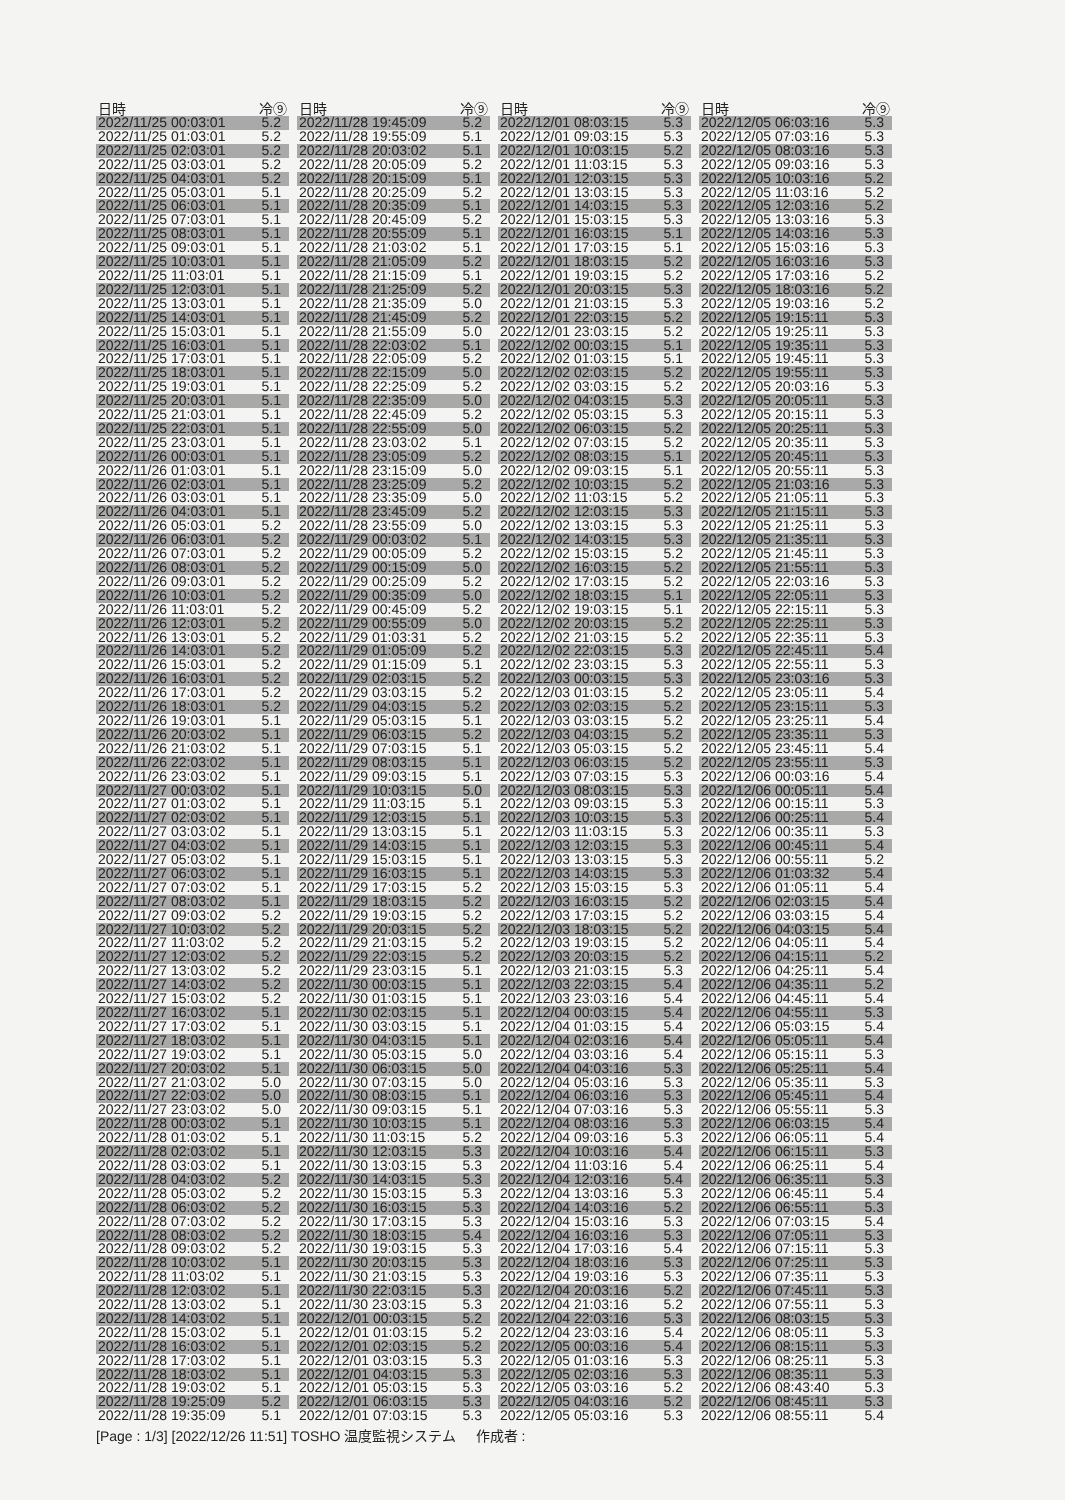| 日時 | 冷⑨ |
| --- | --- |
| 2022/11/25 00:03:01 | 5.2 |
| 2022/11/25 01:03:01 | 5.2 |
| 2022/11/25 02:03:01 | 5.2 |
| 2022/11/25 03:03:01 | 5.2 |
| 2022/11/25 04:03:01 | 5.2 |
| 2022/11/25 05:03:01 | 5.1 |
| 2022/11/25 06:03:01 | 5.1 |
| 2022/11/25 07:03:01 | 5.1 |
| 2022/11/25 08:03:01 | 5.1 |
| 2022/11/25 09:03:01 | 5.1 |
| 2022/11/25 10:03:01 | 5.1 |
| 2022/11/25 11:03:01 | 5.1 |
| 2022/11/25 12:03:01 | 5.1 |
| 2022/11/25 13:03:01 | 5.1 |
| 2022/11/25 14:03:01 | 5.1 |
| 2022/11/25 15:03:01 | 5.1 |
| 2022/11/25 16:03:01 | 5.1 |
| 2022/11/25 17:03:01 | 5.1 |
| 2022/11/25 18:03:01 | 5.1 |
| 2022/11/25 19:03:01 | 5.1 |
| 2022/11/25 20:03:01 | 5.1 |
| 2022/11/25 21:03:01 | 5.1 |
| 2022/11/25 22:03:01 | 5.1 |
| 2022/11/25 23:03:01 | 5.1 |
| 2022/11/26 00:03:01 | 5.1 |
| 2022/11/26 01:03:01 | 5.1 |
| 2022/11/26 02:03:01 | 5.1 |
| 2022/11/26 03:03:01 | 5.1 |
| 2022/11/26 04:03:01 | 5.1 |
| 2022/11/26 05:03:01 | 5.2 |
| 2022/11/26 06:03:01 | 5.2 |
| 2022/11/26 07:03:01 | 5.2 |
| 2022/11/26 08:03:01 | 5.2 |
| 2022/11/26 09:03:01 | 5.2 |
| 2022/11/26 10:03:01 | 5.2 |
| 2022/11/26 11:03:01 | 5.2 |
| 2022/11/26 12:03:01 | 5.2 |
| 2022/11/26 13:03:01 | 5.2 |
| 2022/11/26 14:03:01 | 5.2 |
| 2022/11/26 15:03:01 | 5.2 |
| 2022/11/26 16:03:01 | 5.2 |
| 2022/11/26 17:03:01 | 5.2 |
| 2022/11/26 18:03:01 | 5.2 |
| 2022/11/26 19:03:01 | 5.1 |
| 2022/11/26 20:03:02 | 5.1 |
| 2022/11/26 21:03:02 | 5.1 |
| 2022/11/26 22:03:02 | 5.1 |
| 2022/11/26 23:03:02 | 5.1 |
| 2022/11/27 00:03:02 | 5.1 |
| 2022/11/27 01:03:02 | 5.1 |
| 2022/11/27 02:03:02 | 5.1 |
| 2022/11/27 03:03:02 | 5.1 |
| 2022/11/27 04:03:02 | 5.1 |
| 2022/11/27 05:03:02 | 5.1 |
| 2022/11/27 06:03:02 | 5.1 |
| 2022/11/27 07:03:02 | 5.1 |
| 2022/11/27 08:03:02 | 5.1 |
| 2022/11/27 09:03:02 | 5.2 |
| 2022/11/27 10:03:02 | 5.2 |
| 2022/11/27 11:03:02 | 5.2 |
| 2022/11/27 12:03:02 | 5.2 |
| 2022/11/27 13:03:02 | 5.2 |
| 2022/11/27 14:03:02 | 5.2 |
| 2022/11/27 15:03:02 | 5.2 |
| 2022/11/27 16:03:02 | 5.1 |
| 2022/11/27 17:03:02 | 5.1 |
| 2022/11/27 18:03:02 | 5.1 |
| 2022/11/27 19:03:02 | 5.1 |
| 2022/11/27 20:03:02 | 5.1 |
| 2022/11/27 21:03:02 | 5.0 |
| 2022/11/27 22:03:02 | 5.0 |
| 2022/11/27 23:03:02 | 5.0 |
| 2022/11/28 00:03:02 | 5.1 |
| 2022/11/28 01:03:02 | 5.1 |
| 2022/11/28 02:03:02 | 5.1 |
| 2022/11/28 03:03:02 | 5.1 |
| 2022/11/28 04:03:02 | 5.2 |
| 2022/11/28 05:03:02 | 5.2 |
| 2022/11/28 06:03:02 | 5.2 |
| 2022/11/28 07:03:02 | 5.2 |
| 2022/11/28 08:03:02 | 5.2 |
| 2022/11/28 09:03:02 | 5.2 |
| 2022/11/28 10:03:02 | 5.1 |
| 2022/11/28 11:03:02 | 5.1 |
| 2022/11/28 12:03:02 | 5.1 |
| 2022/11/28 13:03:02 | 5.1 |
| 2022/11/28 14:03:02 | 5.1 |
| 2022/11/28 15:03:02 | 5.1 |
| 2022/11/28 16:03:02 | 5.1 |
| 2022/11/28 17:03:02 | 5.1 |
| 2022/11/28 18:03:02 | 5.1 |
| 2022/11/28 19:03:02 | 5.1 |
| 2022/11/28 19:25:09 | 5.2 |
| 2022/11/28 19:35:09 | 5.1 |
| 日時 | 冷⑨ |
| --- | --- |
| 2022/11/28 19:45:09 | 5.2 |
| 2022/11/28 19:55:09 | 5.1 |
| 2022/11/28 20:03:02 | 5.1 |
| 2022/11/28 20:05:09 | 5.2 |
| 2022/11/28 20:15:09 | 5.1 |
| 2022/11/28 20:25:09 | 5.2 |
| 2022/11/28 20:35:09 | 5.1 |
| 2022/11/28 20:45:09 | 5.2 |
| 2022/11/28 20:55:09 | 5.1 |
| 2022/11/28 21:03:02 | 5.1 |
| 2022/11/28 21:05:09 | 5.2 |
| 2022/11/28 21:15:09 | 5.1 |
| 2022/11/28 21:25:09 | 5.2 |
| 2022/11/28 21:35:09 | 5.0 |
| 2022/11/28 21:45:09 | 5.2 |
| 2022/11/28 21:55:09 | 5.0 |
| 2022/11/28 22:03:02 | 5.1 |
| 2022/11/28 22:05:09 | 5.2 |
| 2022/11/28 22:15:09 | 5.0 |
| 2022/11/28 22:25:09 | 5.2 |
| 2022/11/28 22:35:09 | 5.0 |
| 2022/11/28 22:45:09 | 5.2 |
| 2022/11/28 22:55:09 | 5.0 |
| 2022/11/28 23:03:02 | 5.1 |
| 2022/11/28 23:05:09 | 5.2 |
| 2022/11/28 23:15:09 | 5.0 |
| 2022/11/28 23:25:09 | 5.2 |
| 2022/11/28 23:35:09 | 5.0 |
| 2022/11/28 23:45:09 | 5.2 |
| 2022/11/28 23:55:09 | 5.0 |
| 2022/11/29 00:03:02 | 5.1 |
| 2022/11/29 00:05:09 | 5.2 |
| 2022/11/29 00:15:09 | 5.0 |
| 2022/11/29 00:25:09 | 5.2 |
| 2022/11/29 00:35:09 | 5.0 |
| 2022/11/29 00:45:09 | 5.2 |
| 2022/11/29 00:55:09 | 5.0 |
| 2022/11/29 01:03:31 | 5.2 |
| 2022/11/29 01:05:09 | 5.2 |
| 2022/11/29 01:15:09 | 5.1 |
| 2022/11/29 02:03:15 | 5.2 |
| 2022/11/29 03:03:15 | 5.2 |
| 2022/11/29 04:03:15 | 5.2 |
| 2022/11/29 05:03:15 | 5.1 |
| 2022/11/29 06:03:15 | 5.2 |
| 2022/11/29 07:03:15 | 5.1 |
| 2022/11/29 08:03:15 | 5.1 |
| 2022/11/29 09:03:15 | 5.1 |
| 2022/11/29 10:03:15 | 5.0 |
| 2022/11/29 11:03:15 | 5.1 |
| 2022/11/29 12:03:15 | 5.1 |
| 2022/11/29 13:03:15 | 5.1 |
| 2022/11/29 14:03:15 | 5.1 |
| 2022/11/29 15:03:15 | 5.1 |
| 2022/11/29 16:03:15 | 5.1 |
| 2022/11/29 17:03:15 | 5.2 |
| 2022/11/29 18:03:15 | 5.2 |
| 2022/11/29 19:03:15 | 5.2 |
| 2022/11/29 20:03:15 | 5.2 |
| 2022/11/29 21:03:15 | 5.2 |
| 2022/11/29 22:03:15 | 5.2 |
| 2022/11/29 23:03:15 | 5.1 |
| 2022/11/30 00:03:15 | 5.1 |
| 2022/11/30 01:03:15 | 5.1 |
| 2022/11/30 02:03:15 | 5.1 |
| 2022/11/30 03:03:15 | 5.1 |
| 2022/11/30 04:03:15 | 5.1 |
| 2022/11/30 05:03:15 | 5.0 |
| 2022/11/30 06:03:15 | 5.0 |
| 2022/11/30 07:03:15 | 5.0 |
| 2022/11/30 08:03:15 | 5.1 |
| 2022/11/30 09:03:15 | 5.1 |
| 2022/11/30 10:03:15 | 5.1 |
| 2022/11/30 11:03:15 | 5.2 |
| 2022/11/30 12:03:15 | 5.3 |
| 2022/11/30 13:03:15 | 5.3 |
| 2022/11/30 14:03:15 | 5.3 |
| 2022/11/30 15:03:15 | 5.3 |
| 2022/11/30 16:03:15 | 5.3 |
| 2022/11/30 17:03:15 | 5.3 |
| 2022/11/30 18:03:15 | 5.4 |
| 2022/11/30 19:03:15 | 5.3 |
| 2022/11/30 20:03:15 | 5.3 |
| 2022/11/30 21:03:15 | 5.3 |
| 2022/11/30 22:03:15 | 5.3 |
| 2022/11/30 23:03:15 | 5.3 |
| 2022/12/01 00:03:15 | 5.2 |
| 2022/12/01 01:03:15 | 5.2 |
| 2022/12/01 02:03:15 | 5.2 |
| 2022/12/01 03:03:15 | 5.3 |
| 2022/12/01 04:03:15 | 5.3 |
| 2022/12/01 05:03:15 | 5.3 |
| 2022/12/01 06:03:15 | 5.3 |
| 2022/12/01 07:03:15 | 5.3 |
| 日時 | 冷⑨ |
| --- | --- |
| 2022/12/01 08:03:15 | 5.3 |
| 2022/12/01 09:03:15 | 5.3 |
| 2022/12/01 10:03:15 | 5.2 |
| 2022/12/01 11:03:15 | 5.3 |
| 2022/12/01 12:03:15 | 5.3 |
| 2022/12/01 13:03:15 | 5.3 |
| 2022/12/01 14:03:15 | 5.3 |
| 2022/12/01 15:03:15 | 5.3 |
| 2022/12/01 16:03:15 | 5.1 |
| 2022/12/01 17:03:15 | 5.1 |
| 2022/12/01 18:03:15 | 5.2 |
| 2022/12/01 19:03:15 | 5.2 |
| 2022/12/01 20:03:15 | 5.3 |
| 2022/12/01 21:03:15 | 5.3 |
| 2022/12/01 22:03:15 | 5.2 |
| 2022/12/01 23:03:15 | 5.2 |
| 2022/12/02 00:03:15 | 5.1 |
| 2022/12/02 01:03:15 | 5.1 |
| 2022/12/02 02:03:15 | 5.2 |
| 2022/12/02 03:03:15 | 5.2 |
| 2022/12/02 04:03:15 | 5.3 |
| 2022/12/02 05:03:15 | 5.3 |
| 2022/12/02 06:03:15 | 5.2 |
| 2022/12/02 07:03:15 | 5.2 |
| 2022/12/02 08:03:15 | 5.1 |
| 2022/12/02 09:03:15 | 5.1 |
| 2022/12/02 10:03:15 | 5.2 |
| 2022/12/02 11:03:15 | 5.2 |
| 2022/12/02 12:03:15 | 5.3 |
| 2022/12/02 13:03:15 | 5.3 |
| 2022/12/02 14:03:15 | 5.3 |
| 2022/12/02 15:03:15 | 5.2 |
| 2022/12/02 16:03:15 | 5.2 |
| 2022/12/02 17:03:15 | 5.2 |
| 2022/12/02 18:03:15 | 5.1 |
| 2022/12/02 19:03:15 | 5.1 |
| 2022/12/02 20:03:15 | 5.2 |
| 2022/12/02 21:03:15 | 5.2 |
| 2022/12/02 22:03:15 | 5.3 |
| 2022/12/02 23:03:15 | 5.3 |
| 2022/12/03 00:03:15 | 5.3 |
| 2022/12/03 01:03:15 | 5.2 |
| 2022/12/03 02:03:15 | 5.2 |
| 2022/12/03 03:03:15 | 5.2 |
| 2022/12/03 04:03:15 | 5.2 |
| 2022/12/03 05:03:15 | 5.2 |
| 2022/12/03 06:03:15 | 5.2 |
| 2022/12/03 07:03:15 | 5.3 |
| 2022/12/03 08:03:15 | 5.3 |
| 2022/12/03 09:03:15 | 5.3 |
| 2022/12/03 10:03:15 | 5.3 |
| 2022/12/03 11:03:15 | 5.3 |
| 2022/12/03 12:03:15 | 5.3 |
| 2022/12/03 13:03:15 | 5.3 |
| 2022/12/03 14:03:15 | 5.3 |
| 2022/12/03 15:03:15 | 5.3 |
| 2022/12/03 16:03:15 | 5.2 |
| 2022/12/03 17:03:15 | 5.2 |
| 2022/12/03 18:03:15 | 5.2 |
| 2022/12/03 19:03:15 | 5.2 |
| 2022/12/03 20:03:15 | 5.2 |
| 2022/12/03 21:03:15 | 5.3 |
| 2022/12/03 22:03:15 | 5.4 |
| 2022/12/03 23:03:16 | 5.4 |
| 2022/12/04 00:03:15 | 5.4 |
| 2022/12/04 01:03:15 | 5.4 |
| 2022/12/04 02:03:16 | 5.4 |
| 2022/12/04 03:03:16 | 5.4 |
| 2022/12/04 04:03:16 | 5.3 |
| 2022/12/04 05:03:16 | 5.3 |
| 2022/12/04 06:03:16 | 5.3 |
| 2022/12/04 07:03:16 | 5.3 |
| 2022/12/04 08:03:16 | 5.3 |
| 2022/12/04 09:03:16 | 5.3 |
| 2022/12/04 10:03:16 | 5.4 |
| 2022/12/04 11:03:16 | 5.4 |
| 2022/12/04 12:03:16 | 5.4 |
| 2022/12/04 13:03:16 | 5.3 |
| 2022/12/04 14:03:16 | 5.2 |
| 2022/12/04 15:03:16 | 5.3 |
| 2022/12/04 16:03:16 | 5.3 |
| 2022/12/04 17:03:16 | 5.4 |
| 2022/12/04 18:03:16 | 5.3 |
| 2022/12/04 19:03:16 | 5.3 |
| 2022/12/04 20:03:16 | 5.2 |
| 2022/12/04 21:03:16 | 5.2 |
| 2022/12/04 22:03:16 | 5.3 |
| 2022/12/04 23:03:16 | 5.4 |
| 2022/12/05 00:03:16 | 5.4 |
| 2022/12/05 01:03:16 | 5.3 |
| 2022/12/05 02:03:16 | 5.3 |
| 2022/12/05 03:03:16 | 5.2 |
| 2022/12/05 04:03:16 | 5.2 |
| 2022/12/05 05:03:16 | 5.3 |
| 日時 | 冷⑨ |
| --- | --- |
| 2022/12/05 06:03:16 | 5.3 |
| 2022/12/05 07:03:16 | 5.3 |
| 2022/12/05 08:03:16 | 5.3 |
| 2022/12/05 09:03:16 | 5.3 |
| 2022/12/05 10:03:16 | 5.2 |
| 2022/12/05 11:03:16 | 5.2 |
| 2022/12/05 12:03:16 | 5.2 |
| 2022/12/05 13:03:16 | 5.3 |
| 2022/12/05 14:03:16 | 5.3 |
| 2022/12/05 15:03:16 | 5.3 |
| 2022/12/05 16:03:16 | 5.3 |
| 2022/12/05 17:03:16 | 5.2 |
| 2022/12/05 18:03:16 | 5.2 |
| 2022/12/05 19:03:16 | 5.2 |
| 2022/12/05 19:15:11 | 5.3 |
| 2022/12/05 19:25:11 | 5.3 |
| 2022/12/05 19:35:11 | 5.3 |
| 2022/12/05 19:45:11 | 5.3 |
| 2022/12/05 19:55:11 | 5.3 |
| 2022/12/05 20:03:16 | 5.3 |
| 2022/12/05 20:05:11 | 5.3 |
| 2022/12/05 20:15:11 | 5.3 |
| 2022/12/05 20:25:11 | 5.3 |
| 2022/12/05 20:35:11 | 5.3 |
| 2022/12/05 20:45:11 | 5.3 |
| 2022/12/05 20:55:11 | 5.3 |
| 2022/12/05 21:03:16 | 5.3 |
| 2022/12/05 21:05:11 | 5.3 |
| 2022/12/05 21:15:11 | 5.3 |
| 2022/12/05 21:25:11 | 5.3 |
| 2022/12/05 21:35:11 | 5.3 |
| 2022/12/05 21:45:11 | 5.3 |
| 2022/12/05 21:55:11 | 5.3 |
| 2022/12/05 22:03:16 | 5.3 |
| 2022/12/05 22:05:11 | 5.3 |
| 2022/12/05 22:15:11 | 5.3 |
| 2022/12/05 22:25:11 | 5.3 |
| 2022/12/05 22:35:11 | 5.3 |
| 2022/12/05 22:45:11 | 5.4 |
| 2022/12/05 22:55:11 | 5.3 |
| 2022/12/05 23:03:16 | 5.3 |
| 2022/12/05 23:05:11 | 5.4 |
| 2022/12/05 23:15:11 | 5.3 |
| 2022/12/05 23:25:11 | 5.4 |
| 2022/12/05 23:35:11 | 5.3 |
| 2022/12/05 23:45:11 | 5.4 |
| 2022/12/05 23:55:11 | 5.3 |
| 2022/12/06 00:03:16 | 5.4 |
| 2022/12/06 00:05:11 | 5.4 |
| 2022/12/06 00:15:11 | 5.3 |
| 2022/12/06 00:25:11 | 5.4 |
| 2022/12/06 00:35:11 | 5.3 |
| 2022/12/06 00:45:11 | 5.4 |
| 2022/12/06 00:55:11 | 5.2 |
| 2022/12/06 01:03:32 | 5.4 |
| 2022/12/06 01:05:11 | 5.4 |
| 2022/12/06 02:03:15 | 5.4 |
| 2022/12/06 03:03:15 | 5.4 |
| 2022/12/06 04:03:15 | 5.4 |
| 2022/12/06 04:05:11 | 5.4 |
| 2022/12/06 04:15:11 | 5.2 |
| 2022/12/06 04:25:11 | 5.4 |
| 2022/12/06 04:35:11 | 5.2 |
| 2022/12/06 04:45:11 | 5.4 |
| 2022/12/06 04:55:11 | 5.3 |
| 2022/12/06 05:03:15 | 5.4 |
| 2022/12/06 05:05:11 | 5.4 |
| 2022/12/06 05:15:11 | 5.3 |
| 2022/12/06 05:25:11 | 5.4 |
| 2022/12/06 05:35:11 | 5.3 |
| 2022/12/06 05:45:11 | 5.4 |
| 2022/12/06 05:55:11 | 5.3 |
| 2022/12/06 06:03:15 | 5.4 |
| 2022/12/06 06:05:11 | 5.4 |
| 2022/12/06 06:15:11 | 5.3 |
| 2022/12/06 06:25:11 | 5.4 |
| 2022/12/06 06:35:11 | 5.3 |
| 2022/12/06 06:45:11 | 5.4 |
| 2022/12/06 06:55:11 | 5.3 |
| 2022/12/06 07:03:15 | 5.4 |
| 2022/12/06 07:05:11 | 5.3 |
| 2022/12/06 07:15:11 | 5.3 |
| 2022/12/06 07:25:11 | 5.3 |
| 2022/12/06 07:35:11 | 5.3 |
| 2022/12/06 07:45:11 | 5.3 |
| 2022/12/06 07:55:11 | 5.3 |
| 2022/12/06 08:03:15 | 5.3 |
| 2022/12/06 08:05:11 | 5.3 |
| 2022/12/06 08:15:11 | 5.3 |
| 2022/12/06 08:25:11 | 5.3 |
| 2022/12/06 08:35:11 | 5.3 |
| 2022/12/06 08:43:40 | 5.3 |
| 2022/12/06 08:45:11 | 5.3 |
| 2022/12/06 08:55:11 | 5.4 |
[Page : 1/3] [2022/12/26 11:51] TOSHO 温度監視システム 作成者 :